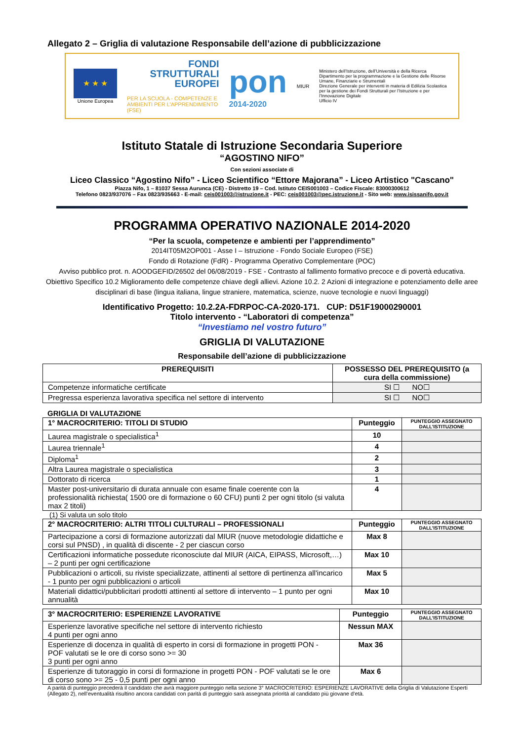Allegato 2 – Griglia di valutazione Responsabile dell’azione di pubblicizzazione
★ ★ ★
Unione Europea
FONDI
STRUTTURALI
EUROPEI
PER LA SCUOLA - COMPETENZE E AMBIENTI PER L’APPRENDIMENTO (FSE)
pon
2014-2020
MIUR
Ministero dell’Istruzione, dell’Università e della Ricerca
Dipartimento per la programmazione e la Gestione delle Risorse Umane, Finanziarie e Strumentali
Direzione Generale per interventi in materia di Edilizia Scolastica per la gestione dei Fondi Strutturali per l’Istruzione e per l’Innovazione Digitale
Ufficio IV
Istituto Statale di Istruzione Secondaria Superiore
“AGOSTINO NIFO”
Con sezioni associate di
Liceo Classico “Agostino Nifo” - Liceo Scientifico “Ettore Majorana” - Liceo Artistico "Cascano"
Piazza Nifo, 1 – 81037 Sessa Aurunca (CE) - Distretto 19 – Cod. Istituto CEIS001003 – Codice Fiscale: 83000300612
Telefono 0823/937076 – Fax 0823/935663 - E-mail: ceis001003@istruzione.it - PEC: ceis001003@pec.istruzione.it - Sito web: www.isissanifo.gov.it
PROGRAMMA OPERATIVO NAZIONALE 2014-2020
“Per la scuola, competenze e ambienti per l’apprendimento”
2014IT05M2OP001 - Asse I – Istruzione - Fondo Sociale Europeo (FSE)
Fondo di Rotazione (FdR) - Programma Operativo Complementare (POC)
Avviso pubblico prot. n. AOODGEFID/26502 del 06/08/2019 - FSE - Contrasto al fallimento formativo precoce e di povertà educativa.
Obiettivo Specifico 10.2 Miglioramento delle competenze chiave degli allievi. Azione 10.2. 2 Azioni di integrazione e potenziamento delle aree disciplinari di base (lingua italiana, lingue straniere, matematica, scienze, nuove tecnologie e nuovi linguaggi)
Identificativo Progetto: 10.2.2A-FDRPOC-CA-2020-171. CUP: D51F19000290001
Titolo intervento - “Laboratori di competenza”
“Investiamo nel vostro futuro”
GRIGLIA DI VALUTAZIONE
Responsabile dell’azione di pubblicizzazione
| PREREQUISITI | POSSESSO DEL PREREQUISITO (a cura della commissione) |
| --- | --- |
| Competenze informatiche certificate | SI ☐ NO☐ |
| Pregressa esperienza lavorativa specifica nel settore di intervento | SI ☐ NO☐ |
GRIGLIA DI VALUTAZIONE
| 1° MACROCRITERIO: TITOLI DI STUDIO | Punteggio | PUNTEGGIO ASSEGNATO DALL’ISTITUZIONE |
| --- | --- | --- |
| Laurea magistrale o specialistica<sup>1</sup> | 10 | |
| Laurea triennale<sup>1</sup> | 4 | |
| Diploma<sup>1</sup> | 2 | |
| Altra Laurea magistrale o specialistica | 3 | |
| Dottorato di ricerca | 1 | |
| Master post-universitario di durata annuale con esame finale coerente con la professionalità richiesta( 1500 ore di formazione o 60 CFU) punti 2 per ogni titolo (si valuta max 2 titoli) | 4 | |
(1) Si valuta un solo titolo
| 2° MACROCRITERIO: ALTRI TITOLI CULTURALI – PROFESSIONALI | Punteggio | PUNTEGGIO ASSEGNATO DALL’ISTITUZIONE |
| --- | --- | --- |
| Partecipazione a corsi di formazione autorizzati dal MIUR (nuove metodologie didattiche e corsi sul PNSD) , in qualità di discente - 2 per ciascun corso | Max 8 | |
| Certificazioni informatiche possedute riconosciute dal MIUR (AICA, EIPASS, Microsoft,…) – 2 punti per ogni certificazione | Max 10 | |
| Pubblicazioni o articoli, su riviste specializzate, attinenti al settore di pertinenza all'incarico - 1 punto per ogni pubblicazioni o articoli | Max 5 | |
| Materiali didattici/pubblicitari prodotti attinenti al settore di intervento – 1 punto per ogni annualità | Max 10 | |
| 3° MACROCRITERIO: ESPERIENZE LAVORATIVE | Punteggio | PUNTEGGIO ASSEGNATO DALL’ISTITUZIONE |
| --- | --- | --- |
| Esperienze lavorative specifiche nel settore di intervento richiesto 4 punti per ogni anno | Nessun MAX | |
| Esperienze di docenza in qualità di esperto in corsi di formazione in progetti PON - POF valutati se le ore di corso sono >= 30 3 punti per ogni anno | Max 36 | |
| Esperienze di tutoraggio in corsi di formazione in progetti PON - POF valutati se le ore di corso sono >= 25 - 0,5 punti per ogni anno | Max 6 | |
A parità di punteggio precederà il candidato che avrà maggiore punteggio nella sezione 3° MACROCRITERIO: ESPERIENZE LAVORATIVE della Griglia di Valutazione Esperti (Allegato 2), nell’eventualità risultino ancora candidati con parità di punteggio sarà assegnata priorità al candidato più giovane d’età.